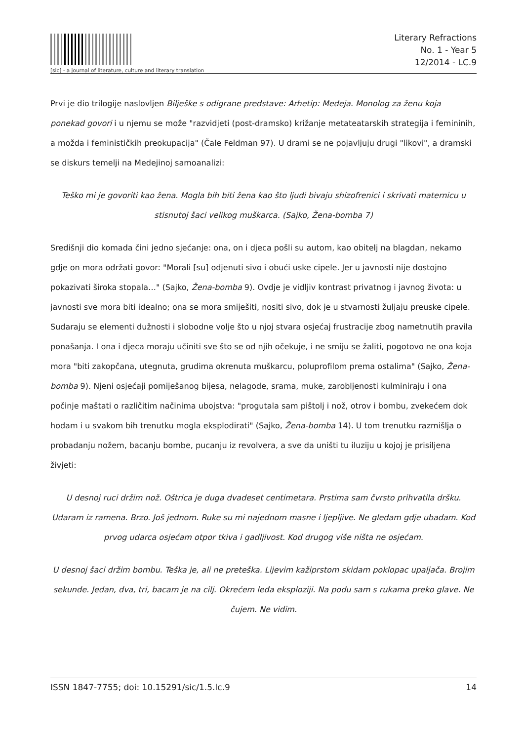[sic] - a journal of literature, culture and literary translation
Literary Refractions
No. 1 - Year 5
12/2014 - LC.9
Prvi je dio trilogije naslovljen Bilješke s odigrane predstave: Arhetip: Medeja. Monolog za ženu koja ponekad govori i u njemu se može "razvidjeti (post-dramsko) križanje metateatarskih strategija i femininih, a možda i feminističkih preokupacija" (Čale Feldman 97). U drami se ne pojavljuju drugi "likovi", a dramski se diskurs temelji na Medejinoj samoanalizi:
Teško mi je govoriti kao žena. Mogla bih biti žena kao što ljudi bivaju shizofrenici i skrivati maternicu u stisnutoj šaci velikog muškarca. (Sajko, Žena-bomba 7)
Središnji dio komada čini jedno sjećanje: ona, on i djeca pošli su autom, kao obitelj na blagdan, nekamo gdje on mora održati govor: "Morali [su] odjenuti sivo i obući uske cipele. Jer u javnosti nije dostojno pokazivati široka stopala…" (Sajko, Žena-bomba 9). Ovdje je vidljiv kontrast privatnog i javnog života: u javnosti sve mora biti idealno; ona se mora smiješiti, nositi sivo, dok je u stvarnosti žuljaju preuske cipele. Sudaraju se elementi dužnosti i slobodne volje što u njoj stvara osjećaj frustracije zbog nametnutih pravila ponašanja. I ona i djeca moraju učiniti sve što se od njih očekuje, i ne smiju se žaliti, pogotovo ne ona koja mora "biti zakopčana, utegnuta, grudima okrenuta muškarcu, poluprofilom prema ostalima" (Sajko, Žena-bomba 9). Njeni osjećaji pomiješanog bijesa, nelagode, srama, muke, zarobljenosti kulminiraju i ona počinje maštati o različitim načinima ubojstva: "progutala sam pištolj i nož, otrov i bombu, zvekećem dok hodam i u svakom bih trenutku mogla eksplodirati" (Sajko, Žena-bomba 14). U tom trenutku razmišlja o probadanju nožem, bacanju bombe, pucanju iz revolvera, a sve da uništi tu iluziju u kojoj je prisiljena živjeti:
U desnoj ruci držim nož. Oštrica je duga dvadeset centimetara. Prstima sam čvrsto prihvatila dršku. Udaram iz ramena. Brzo. Još jednom. Ruke su mi najednom masne i ljepljive. Ne gledam gdje ubadam. Kod prvog udarca osjećam otpor tkiva i gadljivost. Kod drugog više ništa ne osjećam.
U desnoj šaci držim bombu. Teška je, ali ne preteška. Lijevim kažiprstom skidam poklopac upaljača. Brojim sekunde. Jedan, dva, tri, bacam je na cilj. Okrećem leđa eksploziji. Na podu sam s rukama preko glave. Ne čujem. Ne vidim.
ISSN 1847-7755; doi: 10.15291/sic/1.5.lc.9 14